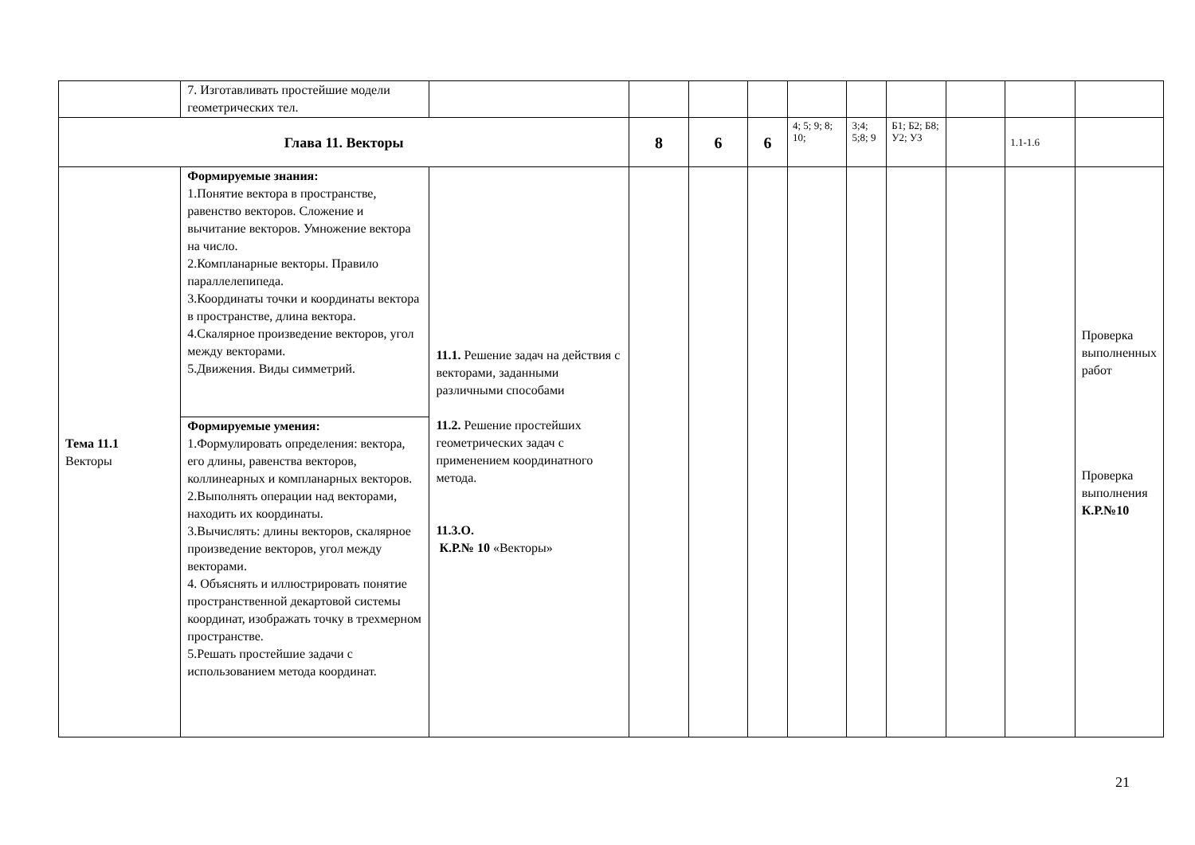| | 7. Изготавливать простейшие модели геометрических тел. | | | | | | | | | | |
| Глава 11. Векторы | | | 8 | 6 | 6 | 4; 5; 9; 8; 10; | 3;4; 5;8; 9 | Б1; Б2; Б8; У2; У3 | | 1.1-1.6 | |
| Тема 11.1 Векторы | Формируемые знания: 1.Понятие вектора в пространстве, равенство векторов. Сложение и вычитание векторов. Умножение вектора на число. 2.Компланарные векторы. Правило параллелепипеда. 3.Координаты точки и координаты вектора в пространстве, длина вектора. 4.Скалярное произведение векторов, угол между векторами. 5.Движения. Виды симметрий. | 11.1. Решение задач на действия с векторами, заданными различными способами 11.2. Решение простейших геометрических задач с применением координатного метода. 11.3.О. К.Р.№ 10 «Векторы» | | | | | | | | | Проверка выполненных работ Проверка выполнения К.Р.№10 |
| | Формируемые умения: 1.Формулировать определения: вектора, его длины, равенства векторов, коллинеарных и компланарных векторов. 2.Выполнять операции над векторами, находить их координаты. 3.Вычислять: длины векторов, скалярное произведение векторов, угол между векторами. 4. Объяснять и иллюстрировать понятие пространственной декартовой системы координат, изображать точку в трехмерном пространстве. 5.Решать простейшие задачи с использованием метода координат. | | | | | | | | | | |
21